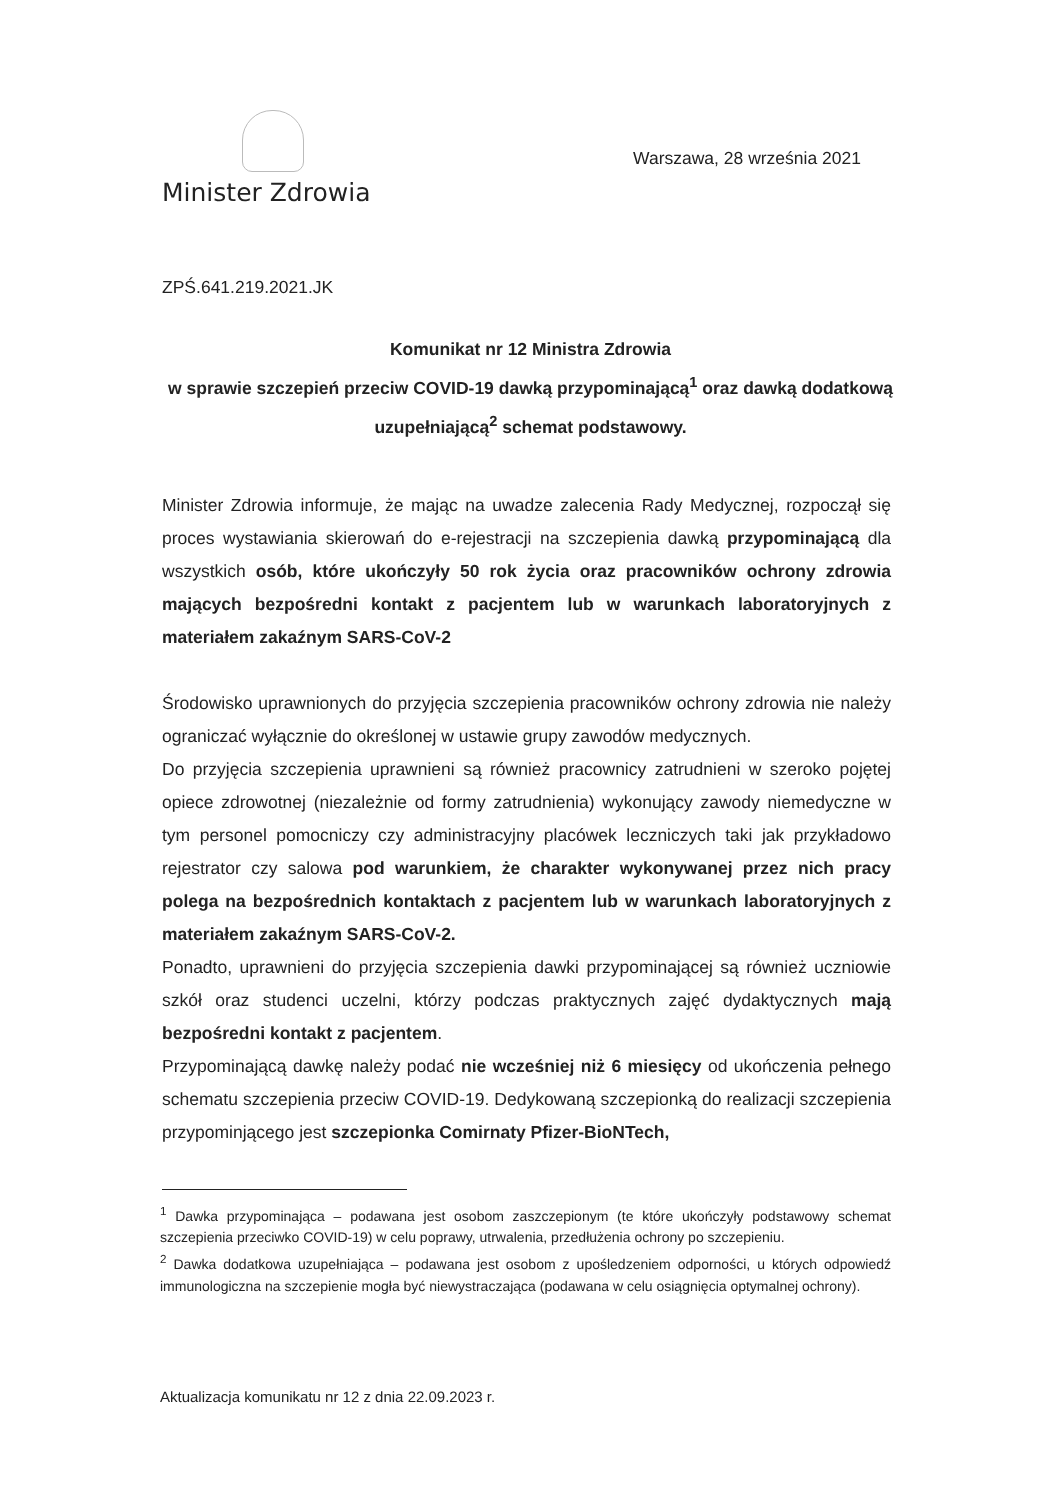Minister Zdrowia
Warszawa, 28 września 2021
ZPŚ.641.219.2021.JK
Komunikat nr 12 Ministra Zdrowia
w sprawie szczepień przeciw COVID-19 dawką przypominającą<sup>1</sup> oraz dawką dodatkową uzupełniającą<sup>2</sup> schemat podstawowy.
Minister Zdrowia informuje, że mając na uwadze zalecenia Rady Medycznej, rozpoczął się proces wystawiania skierowań do e-rejestracji na szczepienia dawką przypominającą dla wszystkich osób, które ukończyły 50 rok życia oraz pracowników ochrony zdrowia mających bezpośredni kontakt z pacjentem lub w warunkach laboratoryjnych z materiałem zakaźnym SARS-CoV-2
Środowisko uprawnionych do przyjęcia szczepienia pracowników ochrony zdrowia nie należy ograniczać wyłącznie do określonej w ustawie grupy zawodów medycznych.
Do przyjęcia szczepienia uprawnieni są również pracownicy zatrudnieni w szeroko pojętej opiece zdrowotnej (niezależnie od formy zatrudnienia) wykonujący zawody niemedyczne w tym personel pomocniczy czy administracyjny placówek leczniczych taki jak przykładowo rejestrator czy salowa pod warunkiem, że charakter wykonywanej przez nich pracy polega na bezpośrednich kontaktach z pacjentem lub w warunkach laboratoryjnych z materiałem zakaźnym SARS-CoV-2.
Ponadto, uprawnieni do przyjęcia szczepienia dawki przypominającej są również uczniowie szkół oraz studenci uczelni, którzy podczas praktycznych zajęć dydaktycznych mają bezpośredni kontakt z pacjentem.
Przypominającą dawkę należy podać nie wcześniej niż 6 miesięcy od ukończenia pełnego schematu szczepienia przeciw COVID-19. Dedykowaną szczepionką do realizacji szczepienia przypominjącego jest szczepionka Comirnaty Pfizer-BioNTech,
<sup>1</sup> Dawka przypominająca – podawana jest osobom zaszczepionym (te które ukończyły podstawowy schemat szczepienia przeciwko COVID-19) w celu poprawy, utrwalenia, przedłużenia ochrony po szczepieniu.
<sup>2</sup> Dawka dodatkowa uzupełniająca – podawana jest osobom z upośledzeniem odporności, u których odpowiedź immunologiczna na szczepienie mogła być niewystraczająca (podawana w celu osiągnięcia optymalnej ochrony).
Aktualizacja komunikatu nr 12 z dnia 22.09.2023 r.